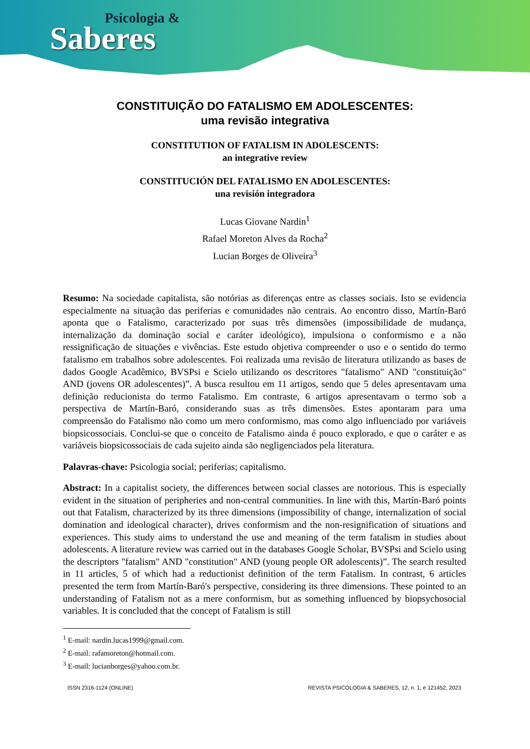Psicologia &
Saberes
CONSTITUIÇÃO DO FATALISMO EM ADOLESCENTES:
uma revisão integrativa
CONSTITUTION OF FATALISM IN ADOLESCENTS:
an integrative review
CONSTITUCIÓN DEL FATALISMO EN ADOLESCENTES:
una revisión integradora
Lucas Giovane Nardin<sup>1</sup>
Rafael Moreton Alves da Rocha<sup>2</sup>
Lucian Borges de Oliveira<sup>3</sup>
Resumo: Na sociedade capitalista, são notórias as diferenças entre as classes sociais. Isto se evidencia especialmente na situação das periferias e comunidades não centrais. Ao encontro disso, Martín-Baró aponta que o Fatalismo, caracterizado por suas três dimensões (impossibilidade de mudança, internalização da dominação social e caráter ideológico), impulsiona o conformismo e a não ressignificação de situações e vivências. Este estudo objetiva compreender o uso e o sentido do termo fatalismo em trabalhos sobre adolescentes. Foi realizada uma revisão de literatura utilizando as bases de dados Google Acadêmico, BVSPsi e Scielo utilizando os descritores "fatalismo" AND "constituição" AND (jovens OR adolescentes)”. A busca resultou em 11 artigos, sendo que 5 deles apresentavam uma definição reducionista do termo Fatalismo. Em contraste, 6 artigos apresentavam o termo sob a perspectiva de Martín-Baró, considerando suas as três dimensões. Estes apontaram para uma compreensão do Fatalismo não como um mero conformismo, mas como algo influenciado por variáveis biopsicossociais. Conclui-se que o conceito de Fatalismo ainda é pouco explorado, e que o caráter e as variáveis biopsicossociais de cada sujeito ainda são negligenciados pela literatura.
Palavras-chave: Psicologia social; periferias; capitalismo.
Abstract: In a capitalist society, the differences between social classes are notorious. This is especially evident in the situation of peripheries and non-central communities. In line with this, Martín-Baró points out that Fatalism, characterized by its three dimensions (impossibility of change, internalization of social domination and ideological character), drives conformism and the non-resignification of situations and experiences. This study aims to understand the use and meaning of the term fatalism in studies about adolescents. A literature review was carried out in the databases Google Scholar, BVSPsi and Scielo using the descriptors "fatalism" AND "constitution" AND (young people OR adolescents)”. The search resulted in 11 articles, 5 of which had a reductionist definition of the term Fatalism. In contrast, 6 articles presented the term from Martín-Baró's perspective, considering its three dimensions. These pointed to an understanding of Fatalism not as a mere conformism, but as something influenced by biopsychosocial variables. It is concluded that the concept of Fatalism is still
<sup>1</sup> E-mail: nardin.lucas1999@gmail.com.
<sup>2</sup> E-mail: rafamoreton@hotmail.com.
<sup>3</sup> E-mail: lucianborges@yahoo.com.br.
ISSN 2316-1124 (ONLINE) REVISTA PSICOLOGIA & SABERES, 12, n. 1, e 121452, 2023